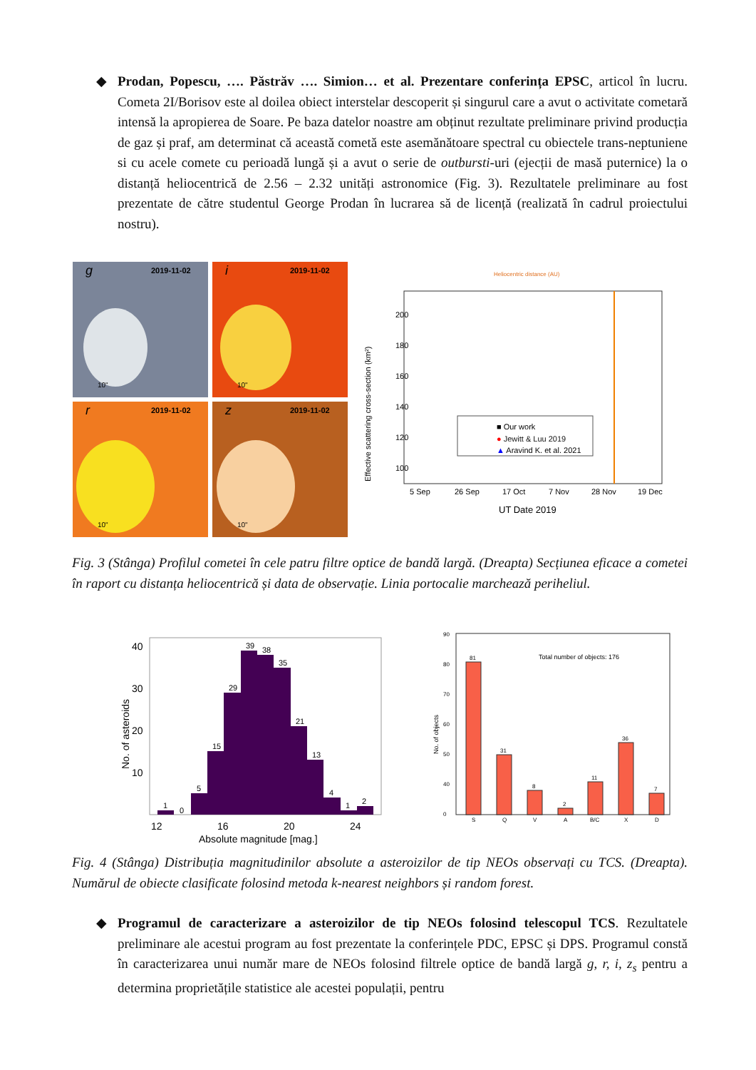◆
Prodan, Popescu, …. Păstrăv …. Simion… et al. Prezentare conferința EPSC, articol în lucru. Cometa 2I/Borisov este al doilea obiect interstelar descoperit și singurul care a avut o activitate cometară intensă la apropierea de Soare. Pe baza datelor noastre am obținut rezultate preliminare privind producția de gaz și praf, am determinat că această cometă este asemănătoare spectral cu obiectele trans-neptuniene si cu acele comete cu perioadă lungă și a avut o serie de outbursti-uri (ejecții de masă puternice) la o distanță heliocentrică de 2.56 – 2.32 unități astronomice (Fig. 3). Rezultatele preliminare au fost prezentate de către studentul George Prodan în lucrarea să de licență (realizată în cadrul proiectului nostru).
2019-11-02
2019-11-02
2019-11-02
2019-11-02
g
i
r
z
10"
10"
10"
10"
Heliocentric distance (AU)
200
180
160
140
120
100
5 Sep
26 Sep
17 Oct
7 Nov
28 Nov
19 Dec
UT Date 2019
Effective scattering cross-section (km²)
■ Our work
● Jewitt & Luu 2019
▲ Aravind K. et al. 2021
Fig. 3 (Stânga) Profilul cometei în cele patru filtre optice de bandă largă. (Dreapta) Secțiunea eficace a cometei în raport cu distanța heliocentrică și data de observație. Linia portocalie marchează periheliul.
40
30
20
10
1
0
5
15
29
39
38
35
21
13
4
1
2
12
16
20
24
Absolute magnitude [mag.]
No. of asteroids
90
80
70
60
50
40
0
81
31
8
2
11
36
7
S
Q
V
A
B/C
X
D
Total number of objects: 176
No. of objects
Fig. 4 (Stânga) Distribuția magnitudinilor absolute a asteroizilor de tip NEOs observați cu TCS. (Dreapta). Numărul de obiecte clasificate folosind metoda k-nearest neighbors și random forest.
◆
Programul de caracterizare a asteroizilor de tip NEOs folosind telescopul TCS. Rezultatele preliminare ale acestui program au fost prezentate la conferințele PDC, EPSC și DPS. Programul constă în caracterizarea unui număr mare de NEOs folosind filtrele optice de bandă largă g, r, i, z<sub>s</sub> pentru a determina proprietățile statistice ale acestei populații, pentru